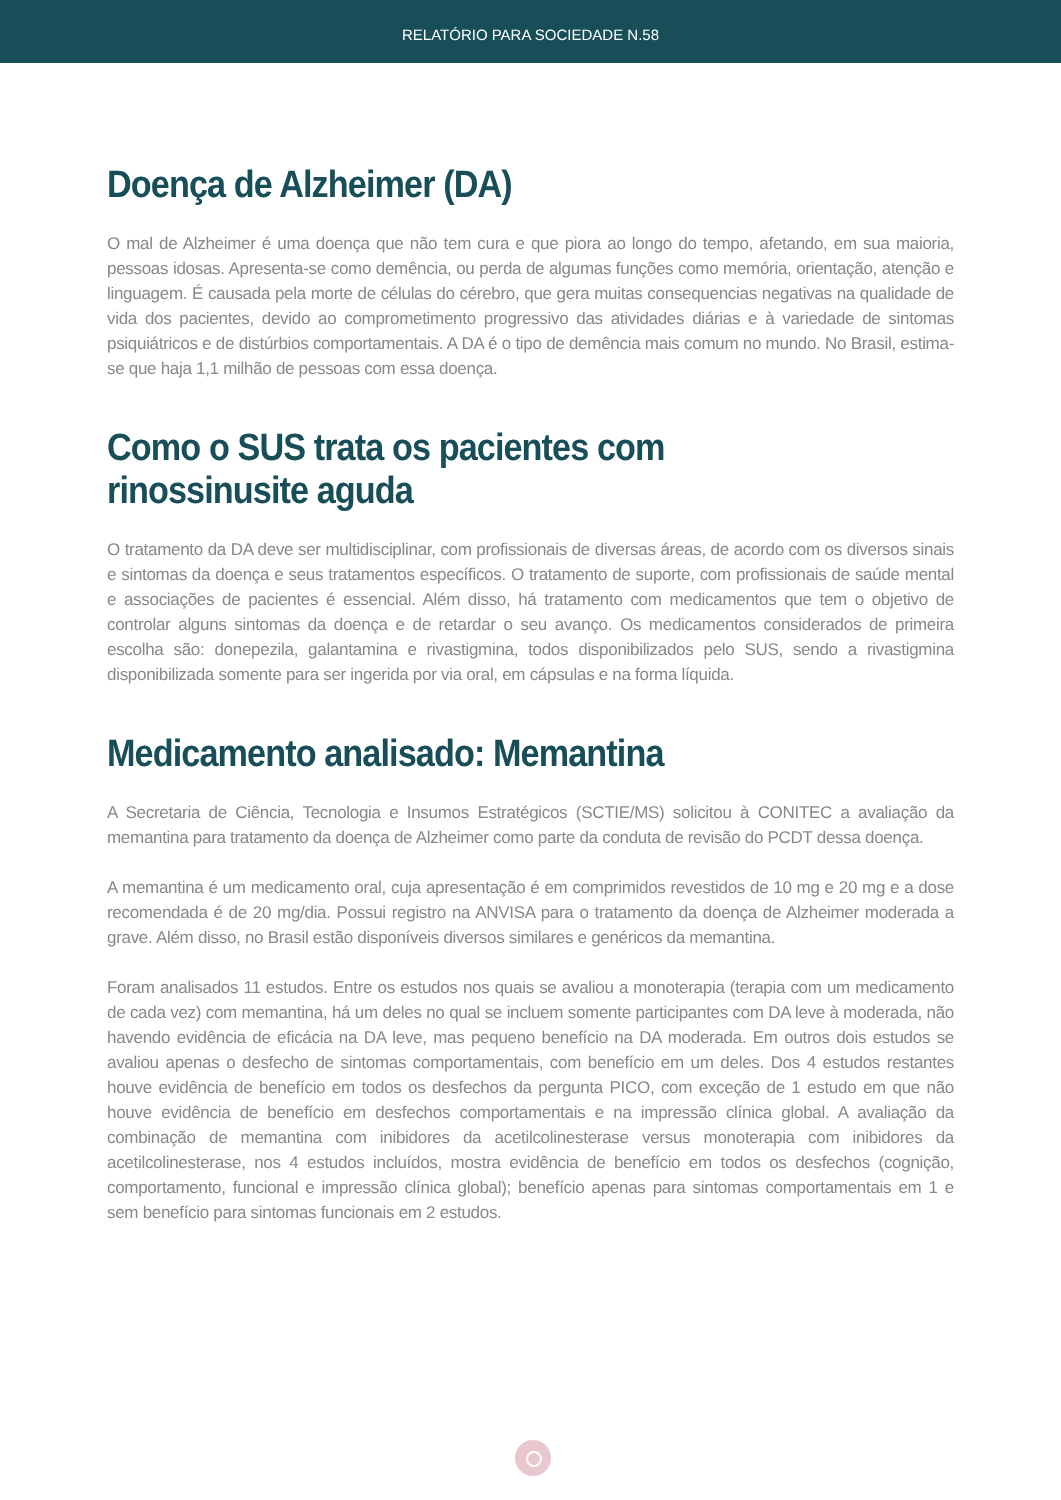RELATÓRIO PARA SOCIEDADE N.58
Doença de Alzheimer (DA)
O mal de Alzheimer é uma doença que não tem cura e que piora ao longo do tempo, afetando, em sua maioria, pessoas idosas. Apresenta-se como demência, ou perda de algumas funções como memória, orientação, atenção e linguagem. É causada pela morte de células do cérebro, que gera muitas consequencias negativas na qualidade de vida dos pacientes, devido ao comprometimento progressivo das atividades diárias e à variedade de sintomas psiquiátricos e de distúrbios comportamentais. A DA é o tipo de demência mais comum no mundo. No Brasil, estima-se que haja 1,1 milhão de pessoas com essa doença.
Como o SUS trata os pacientes com rinossinusite aguda
O tratamento da DA deve ser multidisciplinar, com profissionais de diversas áreas, de acordo com os diversos sinais e sintomas da doença e seus tratamentos específicos. O tratamento de suporte, com profissionais de saúde mental e associações de pacientes é essencial. Além disso, há tratamento com medicamentos que tem o objetivo de controlar alguns sintomas da doença e de retardar o seu avanço. Os medicamentos considerados de primeira escolha são: donepezila, galantamina e rivastigmina, todos disponibilizados pelo SUS, sendo a rivastigmina disponibilizada somente para ser ingerida por via oral, em cápsulas e na forma líquida.
Medicamento analisado: Memantina
A Secretaria de Ciência, Tecnologia e Insumos Estratégicos (SCTIE/MS) solicitou à CONITEC a avaliação da memantina para tratamento da doença de Alzheimer como parte da conduta de revisão do PCDT dessa doença.
A memantina é um medicamento oral, cuja apresentação é em comprimidos revestidos de 10 mg e 20 mg e a dose recomendada é de 20 mg/dia. Possui registro na ANVISA para o tratamento da doença de Alzheimer moderada a grave. Além disso, no Brasil estão disponíveis diversos similares e genéricos da memantina.
Foram analisados 11 estudos. Entre os estudos nos quais se avaliou a monoterapia (terapia com um medicamento de cada vez) com memantina, há um deles no qual se incluem somente participantes com DA leve à moderada, não havendo evidência de eficácia na DA leve, mas pequeno benefício na DA moderada. Em outros dois estudos se avaliou apenas o desfecho de sintomas comportamentais, com benefício em um deles. Dos 4 estudos restantes houve evidência de benefício em todos os desfechos da pergunta PICO, com exceção de 1 estudo em que não houve evidência de benefício em desfechos comportamentais e na impressão clínica global. A avaliação da combinação de memantina com inibidores da acetilcolinesterase versus monoterapia com inibidores da acetilcolinesterase, nos 4 estudos incluídos, mostra evidência de benefício em todos os desfechos (cognição, comportamento, funcional e impressão clínica global); benefício apenas para sintomas comportamentais em 1 e sem benefício para sintomas funcionais em 2 estudos.